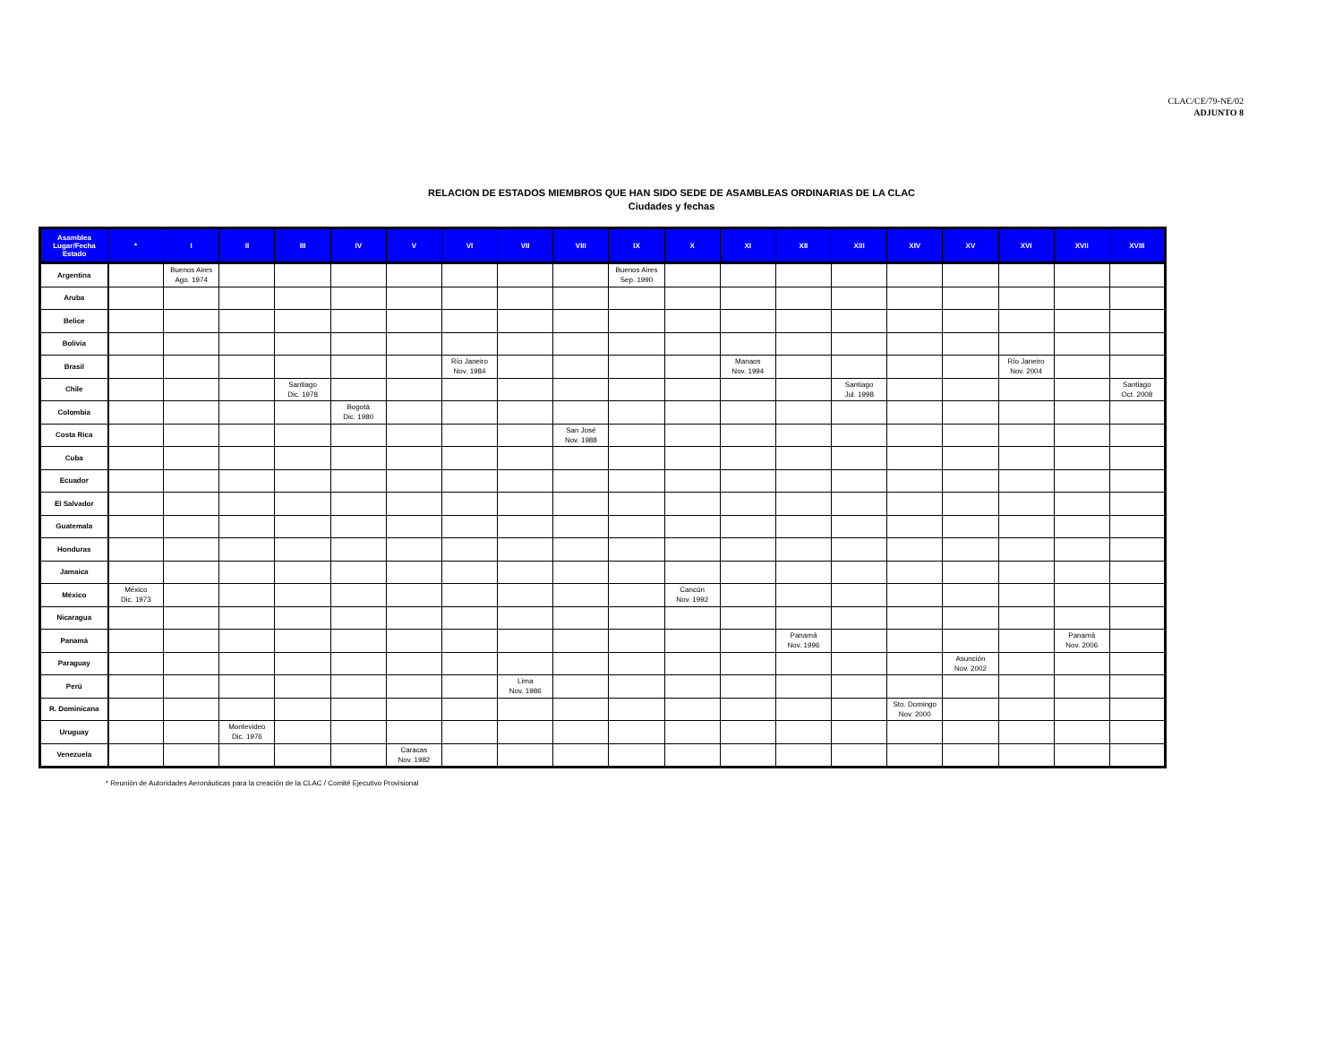CLAC/CE/79-NE/02
ADJUNTO 8
RELACION DE ESTADOS MIEMBROS QUE HAN SIDO SEDE DE ASAMBLEAS ORDINARIAS DE LA CLAC
Ciudades y fechas
| Asamblea Lugar/Fecha Estado | * | I | II | III | IV | V | VI | VII | VIII | IX | X | XI | XII | XIII | XIV | XV | XVI | XVII | XVIII |
| --- | --- | --- | --- | --- | --- | --- | --- | --- | --- | --- | --- | --- | --- | --- | --- | --- | --- | --- | --- |
| Argentina | | Buenos Aires Ago. 1974 | | | | | | | | Buenos Aires Sep. 1990 | | | | | | | | | |
| Aruba | | | | | | | | | | | | | | | | | | | |
| Belice | | | | | | | | | | | | | | | | | | | |
| Bolivia | | | | | | | | | | | | | | | | | | | |
| Brasil | | | | | | | Río Janeiro Nov. 1984 | | | | | Manaos Nov. 1994 | | | | | Río Janeiro Nov. 2004 | | |
| Chile | | | | Santiago Dic. 1978 | | | | | | | | | | Santiago Jul. 1998 | | | | | Santiago Oct. 2008 |
| Colombia | | | | | Bogotá Dic. 1980 | | | | | | | | | | | | | | |
| Costa Rica | | | | | | | | | San José Nov. 1988 | | | | | | | | | | |
| Cuba | | | | | | | | | | | | | | | | | | | |
| Ecuador | | | | | | | | | | | | | | | | | | | |
| El Salvador | | | | | | | | | | | | | | | | | | | |
| Guatemala | | | | | | | | | | | | | | | | | | | |
| Honduras | | | | | | | | | | | | | | | | | | | |
| Jamaica | | | | | | | | | | | | | | | | | | | |
| México | México Dic. 1973 | | | | | | | | | | Cancún Nov. 1992 | | | | | | | | |
| Nicaragua | | | | | | | | | | | | | | | | | | | |
| Panamá | | | | | | | | | | | | | Panamá Nov. 1996 | | | | | Panamá Nov. 2006 | |
| Paraguay | | | | | | | | | | | | | | | | Asunción Nov. 2002 | | | |
| Perú | | | | | | | | Lima Nov. 1986 | | | | | | | | | | | |
| R. Dominicana | | | | | | | | | | | | | | | Sto. Domingo Nov. 2000 | | | | |
| Uruguay | | | Montevideo Dic. 1976 | | | | | | | | | | | | | | | | |
| Venezuela | | | | | | Caracas Nov. 1982 | | | | | | | | | | | | | |
* Reunión de Autoridades Aeronáuticas para la creación de la CLAC / Comité Ejecutivo Provisional